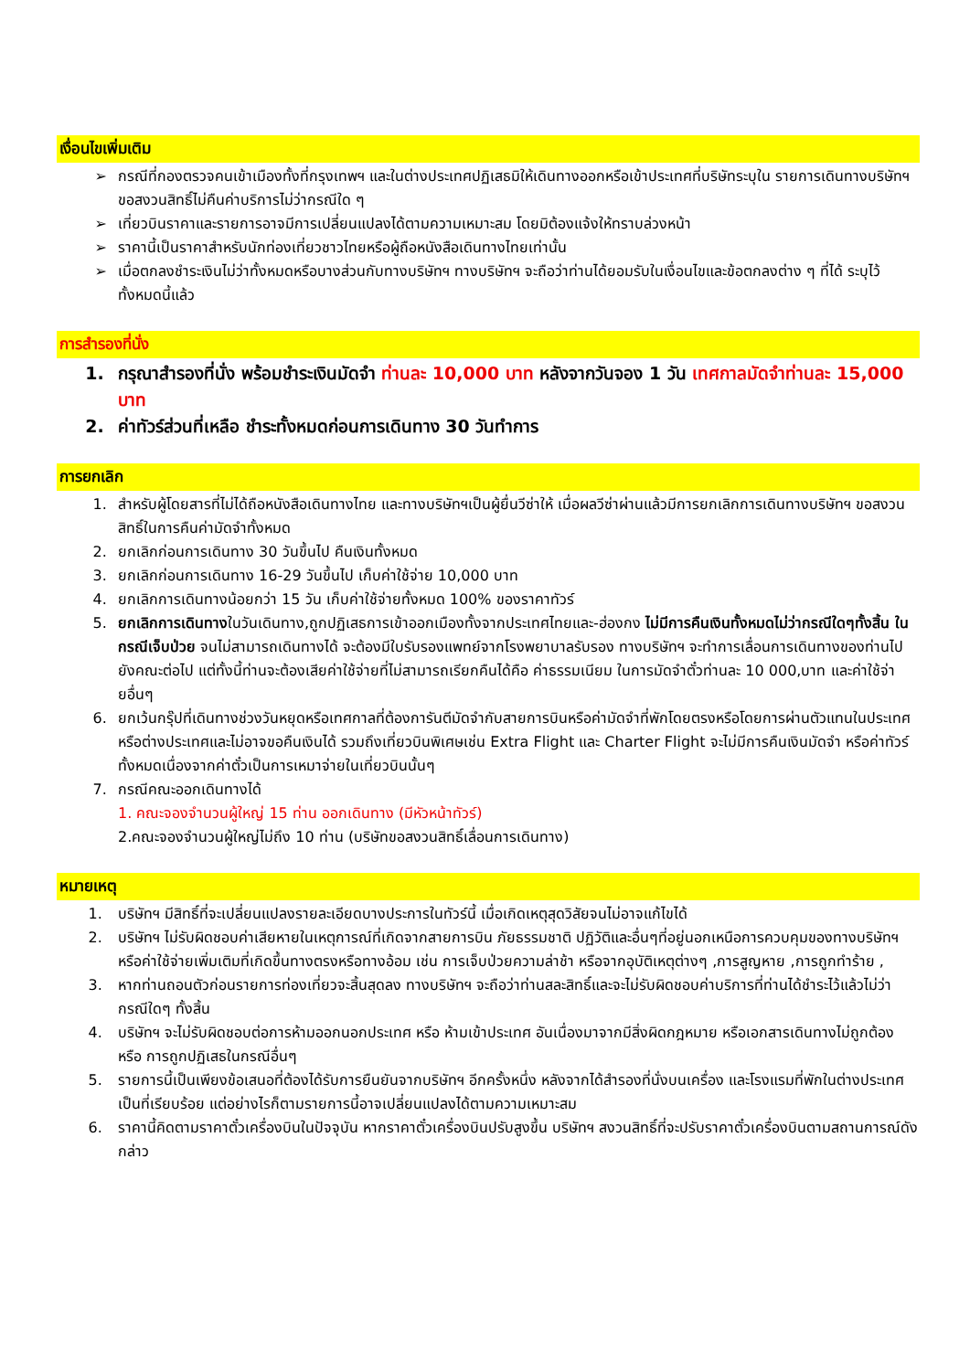เงื่อนไขเพิ่มเติม
➢ กรณีที่กองตรวจคนเข้าเมืองทั้งที่กรุงเทพฯ และในต่างประเทศปฏิเสธมิให้เดินทางออกหรือเข้าประเทศที่บริษัทระบุใน รายการเดินทางบริษัทฯ ขอสงวนสิทธิ์ไม่คืนค่าบริการไม่ว่ากรณีใด ๆ
➢ เที่ยวบินราคาและรายการอาจมีการเปลี่ยนแปลงได้ตามความเหมาะสม โดยมิต้องแจ้งให้ทราบล่วงหน้า
➢ ราคานี้เป็นราคาสำหรับนักท่องเที่ยวชาวไทยหรือผู้ถือหนังสือเดินทางไทยเท่านั้น
➢ เมื่อตกลงชำระเงินไม่ว่าทั้งหมดหรือบางส่วนกับทางบริษัทฯ ทางบริษัทฯ จะถือว่าท่านได้ยอมรับในเงื่อนไขและข้อตกลงต่าง ๆ ที่ได้ ระบุไว้ทั้งหมดนี้แล้ว
การสำรองที่นั่ง
1. กรุณาสำรองที่นั่ง พร้อมชำระเงินมัดจำ ท่านละ 10,000 บาท หลังจากวันจอง 1 วัน เทศกาลมัดจำท่านละ 15,000 บาท
2. ค่าทัวร์ส่วนที่เหลือ ชำระทั้งหมดก่อนการเดินทาง 30 วันทำการ
การยกเลิก
1. สำหรับผู้โดยสารที่ไม่ได้ถือหนังสือเดินทางไทย และทางบริษัทฯเป็นผู้ยื่นวีซ่าให้ เมื่อผลวีซ่าผ่านแล้วมีการยกเลิกการเดินทางบริษัทฯ ขอสงวนสิทธิ์ในการคืนค่ามัดจำทั้งหมด
2. ยกเลิกก่อนการเดินทาง 30 วันขึ้นไป คืนเงินทั้งหมด
3. ยกเลิกก่อนการเดินทาง 16-29 วันขึ้นไป เก็บค่าใช้จ่าย 10,000 บาท
4. ยกเลิกการเดินทางน้อยกว่า 15 วัน เก็บค่าใช้จ่ายทั้งหมด 100% ของราคาทัวร์
5. ยกเลิกการเดินทางในวันเดินทาง,ถูกปฏิเสธการเข้าออกเมืองทั้งจากประเทศไทยและ-ฮ่องกง ไม่มีการคืนเงินทั้งหมดไม่ว่ากรณีใดๆทั้งสิ้น ในกรณีเจ็บป่วย จนไม่สามารถเดินทางได้ จะต้องมีใบรับรองแพทย์จากโรงพยาบาลรับรอง ทางบริษัทฯ จะทำการเลื่อนการเดินทางของท่านไปยังคณะต่อไป แต่ทั้งนี้ท่านจะต้องเสียค่าใช้จ่ายที่ไม่สามารถเรียกคืนได้คือ ค่าธรรมเนียม ในการมัดจำตั๋วท่านละ 10 000,บาท และค่าใช้จ่ายอื่นๆ
6. ยกเว้นกรุ๊ปที่เดินทางช่วงวันหยุดหรือเทศกาลที่ต้องการันตีมัดจำกับสายการบินหรือค่ามัดจำที่พักโดยตรงหรือโดยการผ่านตัวแทนในประเทศหรือต่างประเทศและไม่อาจขอคืนเงินได้ รวมถึงเที่ยวบินพิเศษเช่น Extra Flight และ Charter Flight จะไม่มีการคืนเงินมัดจำ หรือค่าทัวร์ทั้งหมดเนื่องจากค่าตั๋วเป็นการเหมาจ่ายในเที่ยวบินนั้นๆ
7. กรณีคณะออกเดินทางได้
1. คณะจองจำนวนผู้ใหญ่ 15 ท่าน ออกเดินทาง (มีหัวหน้าทัวร์)
2.คณะจองจำนวนผู้ใหญ่ไม่ถึง 10 ท่าน (บริษัทขอสงวนสิทธิ์เลื่อนการเดินทาง)
หมายเหตุ
1. บริษัทฯ มีสิทธิ์ที่จะเปลี่ยนแปลงรายละเอียดบางประการในทัวร์นี้ เมื่อเกิดเหตุสุดวิสัยจนไม่อาจแก้ไขได้
2. บริษัทฯ ไม่รับผิดชอบค่าเสียหายในเหตุการณ์ที่เกิดจากสายการบิน ภัยธรรมชาติ ปฏิวัติและอื่นๆที่อยู่นอกเหนือการควบคุมของทางบริษัทฯหรือค่าใช้จ่ายเพิ่มเติมที่เกิดขึ้นทางตรงหรือทางอ้อม เช่น การเจ็บป่วยความล่าช้า หรือจากอุบัติเหตุต่างๆ ,การสูญหาย ,การถูกทำร้าย ,
3. หากท่านถอนตัวก่อนรายการท่องเที่ยวจะสิ้นสุดลง ทางบริษัทฯ จะถือว่าท่านสละสิทธิ์และจะไม่รับผิดชอบค่าบริการที่ท่านได้ชำระไว้แล้วไม่ว่ากรณีใดๆ ทั้งสิ้น
4. บริษัทฯ จะไม่รับผิดชอบต่อการห้ามออกนอกประเทศ หรือ ห้ามเข้าประเทศ อันเนื่องมาจากมีสิ่งผิดกฎหมาย หรือเอกสารเดินทางไม่ถูกต้อง หรือ การถูกปฏิเสธในกรณีอื่นๆ
5. รายการนี้เป็นเพียงข้อเสนอที่ต้องได้รับการยืนยันจากบริษัทฯ อีกครั้งหนึ่ง หลังจากได้สำรองที่นั่งบนเครื่อง และโรงแรมที่พักในต่างประเทศเป็นที่เรียบร้อย แต่อย่างไรก็ตามรายการนี้อาจเปลี่ยนแปลงได้ตามความเหมาะสม
6. ราคานี้คิดตามราคาตั๋วเครื่องบินในปัจจุบัน หากราคาตั๋วเครื่องบินปรับสูงขึ้น บริษัทฯ สงวนสิทธิ์ที่จะปรับราคาตั๋วเครื่องบินตามสถานการณ์ดังกล่าว